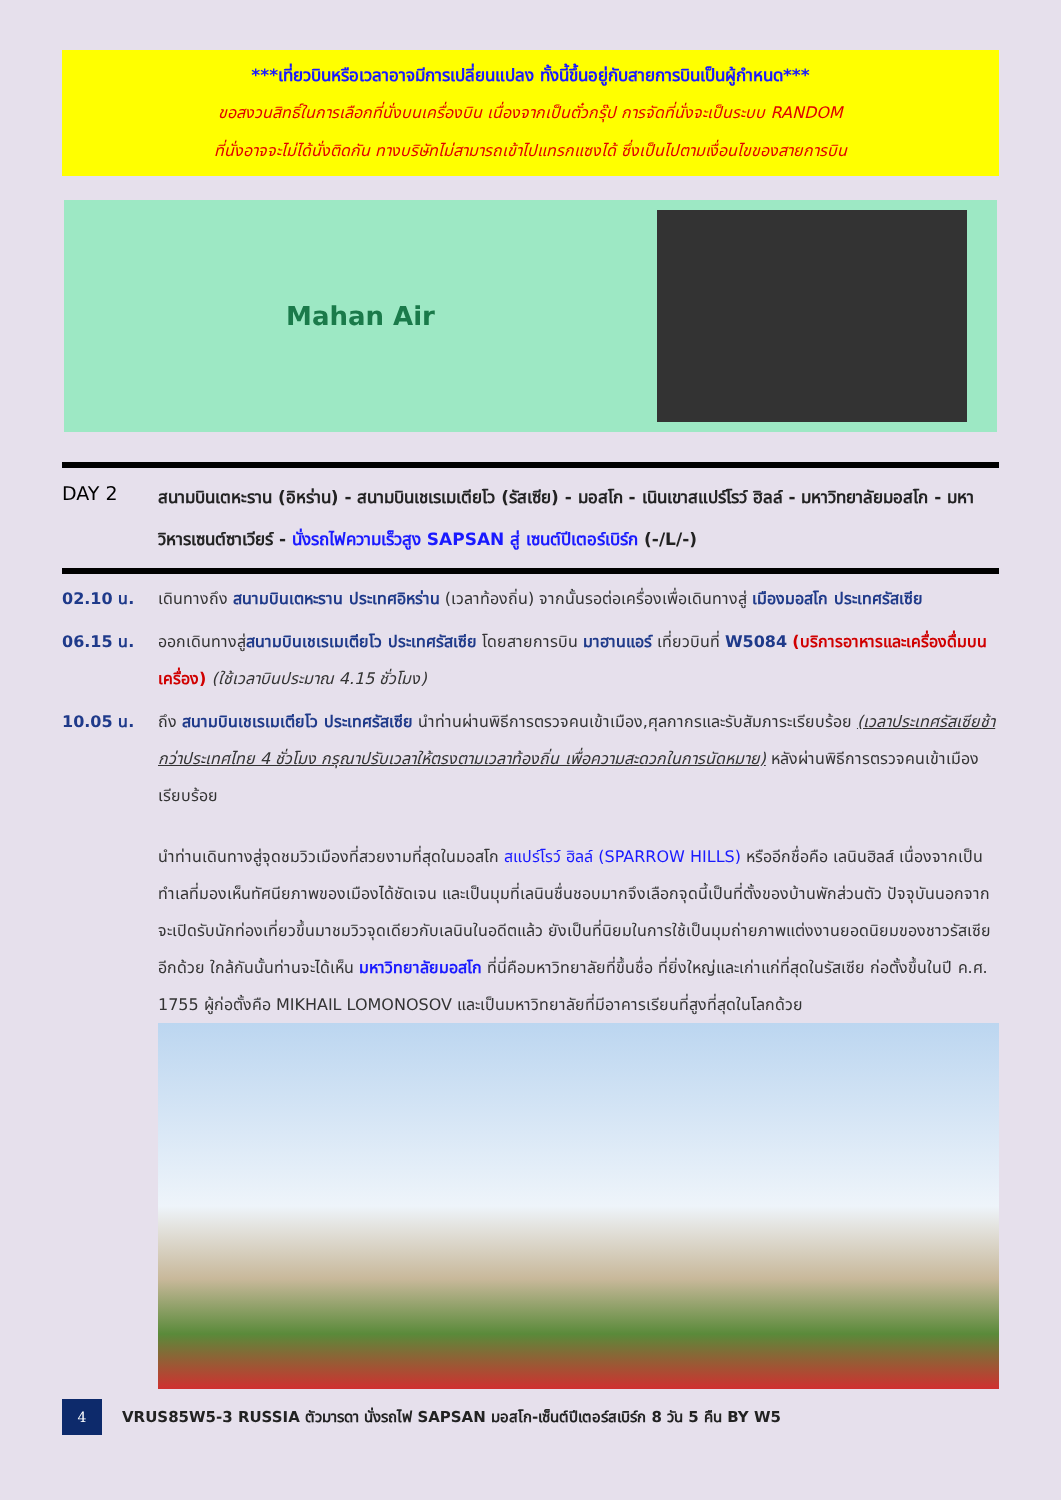***เที่ยวบินหรือเวลาอาจมีการเปลี่ยนแปลง ทั้งนี้ขึ้นอยู่กับสายการบินเป็นผู้กำหนด***
ขอสงวนสิทธิ์ในการเลือกที่นั่งบนเครื่องบิน เนื่องจากเป็นตั๋วกรุ๊ป การจัดที่นั่งจะเป็นระบบ RANDOM
ที่นั่งอาจจะไม่ได้นั่งติดกัน ทางบริษัทไม่สามารถเข้าไปแทรกแซงได้ ซึ่งเป็นไปตามเงื่อนไขของสายการบิน
Mahan Air
DAY 2
สนามบินเตหะราน (อิหร่าน) - สนามบินเชเรเมเตียโว (รัสเซีย) - มอสโก - เนินเขาสแปร์โรว์ ฮิลล์ - มหาวิทยาลัยมอสโก - มหาวิหารเซนต์ซาเวียร์ - นั่งรถไฟความเร็วสูง SAPSAN สู่ เซนต์ปีเตอร์เบิร์ก (-/L/-)
02.10 น. เดินทางถึง สนามบินเตหะราน ประเทศอิหร่าน (เวลาท้องถิ่น) จากนั้นรอต่อเครื่องเพื่อเดินทางสู่ เมืองมอสโก ประเทศรัสเซีย
06.15 น. ออกเดินทางสู่สนามบินเชเรเมเตียโว ประเทศรัสเซีย โดยสายการบิน มาฮานแอร์ เที่ยวบินที่ W5084 (บริการอาหารและเครื่องดื่มบนเครื่อง) (ใช้เวลาบินประมาณ 4.15 ชั่วโมง)
10.05 น. ถึง สนามบินเชเรเมเตียโว ประเทศรัสเซีย นำท่านผ่านพิธีการตรวจคนเข้าเมือง,ศุลกากรและรับสัมภาระเรียบร้อย (เวลาประเทศรัสเซียช้ากว่าประเทศไทย 4 ชั่วโมง กรุณาปรับเวลาให้ตรงตามเวลาท้องถิ่น เพื่อความสะดวกในการนัดหมาย) หลังผ่านพิธีการตรวจคนเข้าเมืองเรียบร้อย
นำท่านเดินทางสู่จุดชมวิวเมืองที่สวยงามที่สุดในมอสโก สแปร์โรว์ ฮิลล์ (SPARROW HILLS) หรืออีกชื่อคือ เลนินฮิลส์ เนื่องจากเป็นทำเลที่มองเห็นทัศนียภาพของเมืองได้ชัดเจน และเป็นมุมที่เลนินชื่นชอบมากจึงเลือกจุดนี้เป็นที่ตั้งของบ้านพักส่วนตัว ปัจจุบันนอกจากจะเปิดรับนักท่องเที่ยวขึ้นมาชมวิวจุดเดียวกับเลนินในอดีตแล้ว ยังเป็นที่นิยมในการใช้เป็นมุมถ่ายภาพแต่งงานยอดนิยมของชาวรัสเซียอีกด้วย ใกล้กันนั้นท่านจะได้เห็น มหาวิทยาลัยมอสโก ที่นี่คือมหาวิทยาลัยที่ขึ้นชื่อ ที่ยิ่งใหญ่และเก่าแก่ที่สุดในรัสเซีย ก่อตั้งขึ้นในปี ค.ศ. 1755 ผู้ก่อตั้งคือ MIKHAIL LOMONOSOV และเป็นมหาวิทยาลัยที่มีอาคารเรียนที่สูงที่สุดในโลกด้วย
4
VRUS85W5-3 RUSSIA ตัวมารดา นั่งรถไฟ SAPSAN มอสโก-เซ็นต์ปีเตอร์สเบิร์ก 8 วัน 5 คืน BY W5